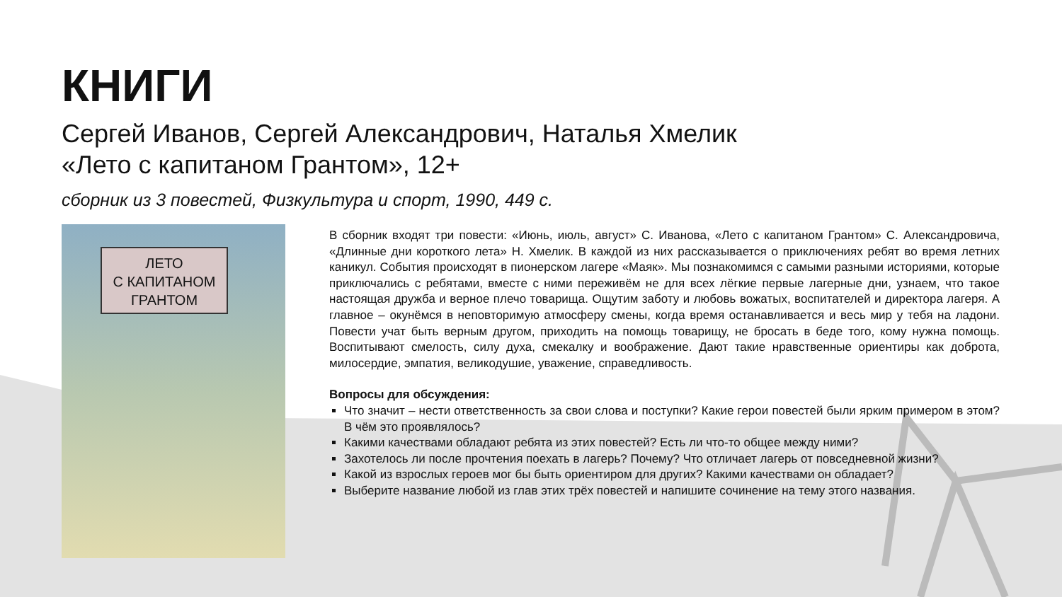КНИГИ
Сергей Иванов, Сергей Александрович, Наталья Хмелик
«Лето с капитаном Грантом», 12+
сборник из 3 повестей, Физкультура и спорт, 1990, 449 с.
ЛЕТО
С КАПИТАНОМ
ГРАНТОМ
В сборник входят три повести: «Июнь, июль, август» С. Иванова, «Лето с капитаном Грантом» С. Александровича, «Длинные дни короткого лета» Н. Хмелик. В каждой из них рассказывается о приключениях ребят во время летних каникул. События происходят в пионерском лагере «Маяк». Мы познакомимся с самыми разными историями, которые приключались с ребятами, вместе с ними переживём не для всех лёгкие первые лагерные дни, узнаем, что такое настоящая дружба и верное плечо товарища. Ощутим заботу и любовь вожатых, воспитателей и директора лагеря. А главное – окунёмся в неповторимую атмосферу смены, когда время останавливается и весь мир у тебя на ладони. Повести учат быть верным другом, приходить на помощь товарищу, не бросать в беде того, кому нужна помощь. Воспитывают смелость, силу духа, смекалку и воображение. Дают такие нравственные ориентиры как доброта, милосердие, эмпатия, великодушие, уважение, справедливость.
Вопросы для обсуждения:
Что значит – нести ответственность за свои слова и поступки? Какие герои повестей были ярким примером в этом? В чём это проявлялось?
Какими качествами обладают ребята из этих повестей? Есть ли что-то общее между ними?
Захотелось ли после прочтения поехать в лагерь? Почему? Что отличает лагерь от повседневной жизни?
Какой из взрослых героев мог бы быть ориентиром для других? Какими качествами он обладает?
Выберите название любой из глав этих трёх повестей и напишите сочинение на тему этого названия.